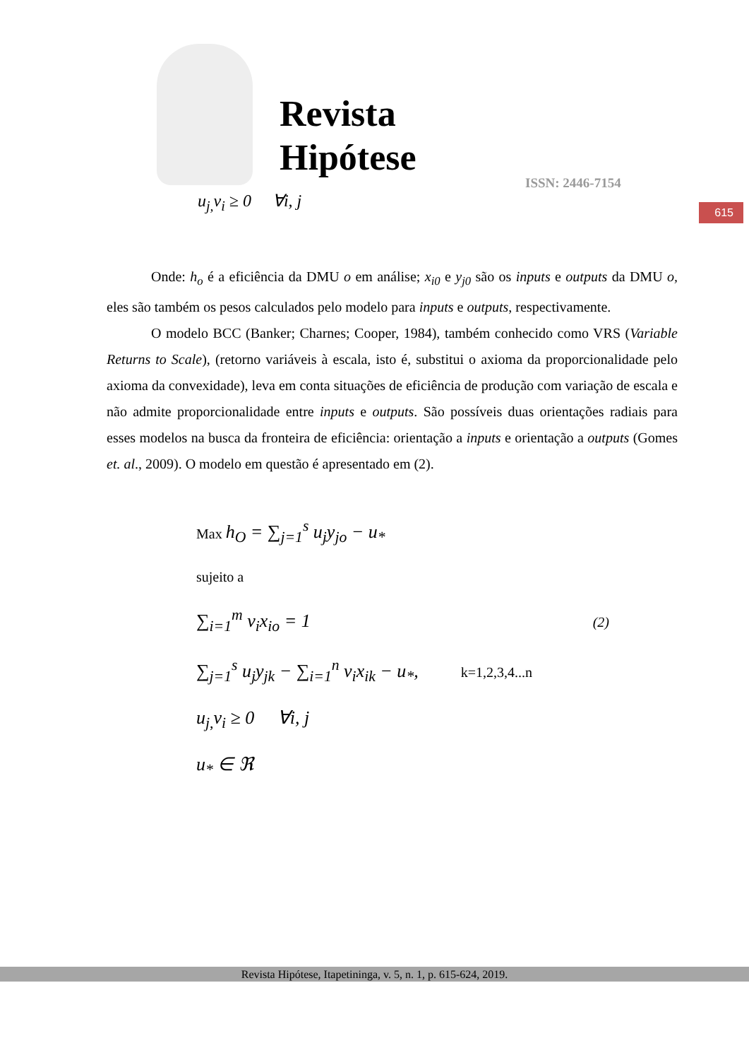Revista
Hipótese
ISSN: 2446-7154
615
u<sub>j,</sub>v<sub>i</sub> ≥ 0 ∀i, j
Onde: h<sub>o</sub> é a eficiência da DMU o em análise; x<sub>i0</sub> e y<sub>j0</sub> são os inputs e outputs da DMU o, eles são também os pesos calculados pelo modelo para inputs e outputs, respectivamente.
O modelo BCC (Banker; Charnes; Cooper, 1984), também conhecido como VRS (Variable Returns to Scale), (retorno variáveis à escala, isto é, substitui o axioma da proporcionalidade pelo axioma da convexidade), leva em conta situações de eficiência de produção com variação de escala e não admite proporcionalidade entre inputs e outputs. São possíveis duas orientações radiais para esses modelos na busca da fronteira de eficiência: orientação a inputs e orientação a outputs (Gomes et. al., 2009). O modelo em questão é apresentado em (2).
Max h<sub>O</sub> = ∑<sub>j=1</sub><sup>s</sup> u<sub>j</sub>y<sub>jo</sub> − u<sub>*</sub>
sujeito a
∑<sub>i=1</sub><sup>m</sup> v<sub>i</sub>x<sub>io</sub> = 1 (2)
∑<sub>j=1</sub><sup>s</sup> u<sub>j</sub>y<sub>jk</sub> − ∑<sub>i=1</sub><sup>n</sup> v<sub>i</sub>x<sub>ik</sub> − u<sub>*</sub>, k=1,2,3,4...n
u<sub>j,</sub>v<sub>i</sub> ≥ 0 ∀i, j
u<sub>*</sub> ∈ ℜ
Revista Hipótese, Itapetininga, v. 5, n. 1, p. 615-624, 2019.